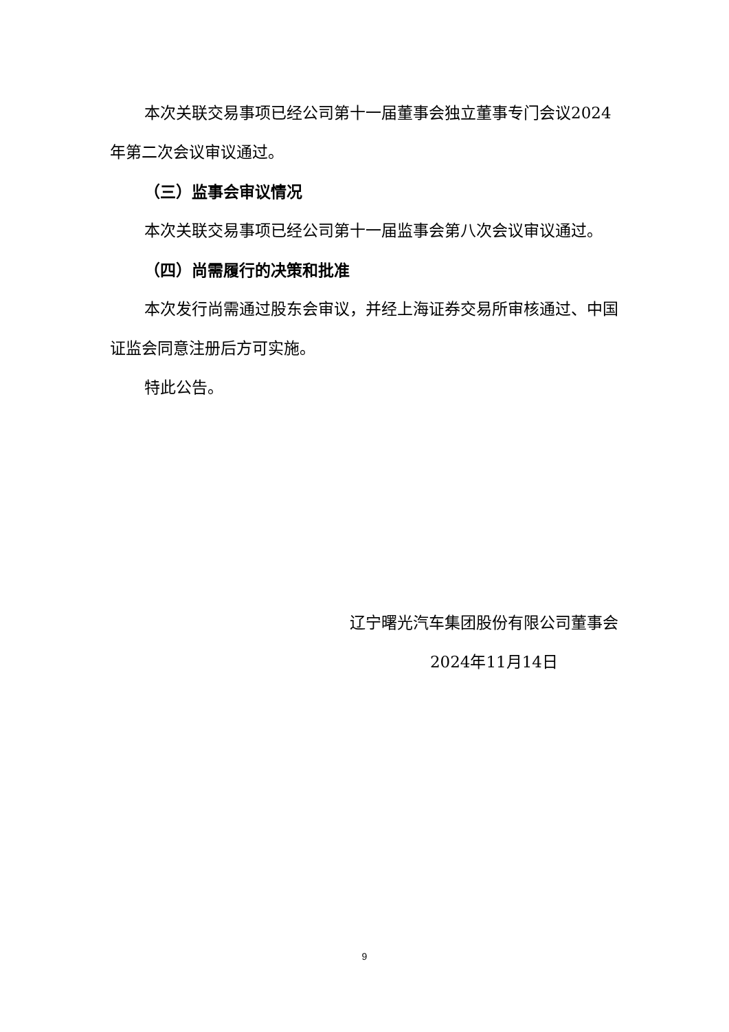本次关联交易事项已经公司第十一届董事会独立董事专门会议2024年第二次会议审议通过。
（三）监事会审议情况
本次关联交易事项已经公司第十一届监事会第八次会议审议通过。
（四）尚需履行的决策和批准
本次发行尚需通过股东会审议，并经上海证券交易所审核通过、中国证监会同意注册后方可实施。
特此公告。
辽宁曙光汽车集团股份有限公司董事会
2024年11月14日
9